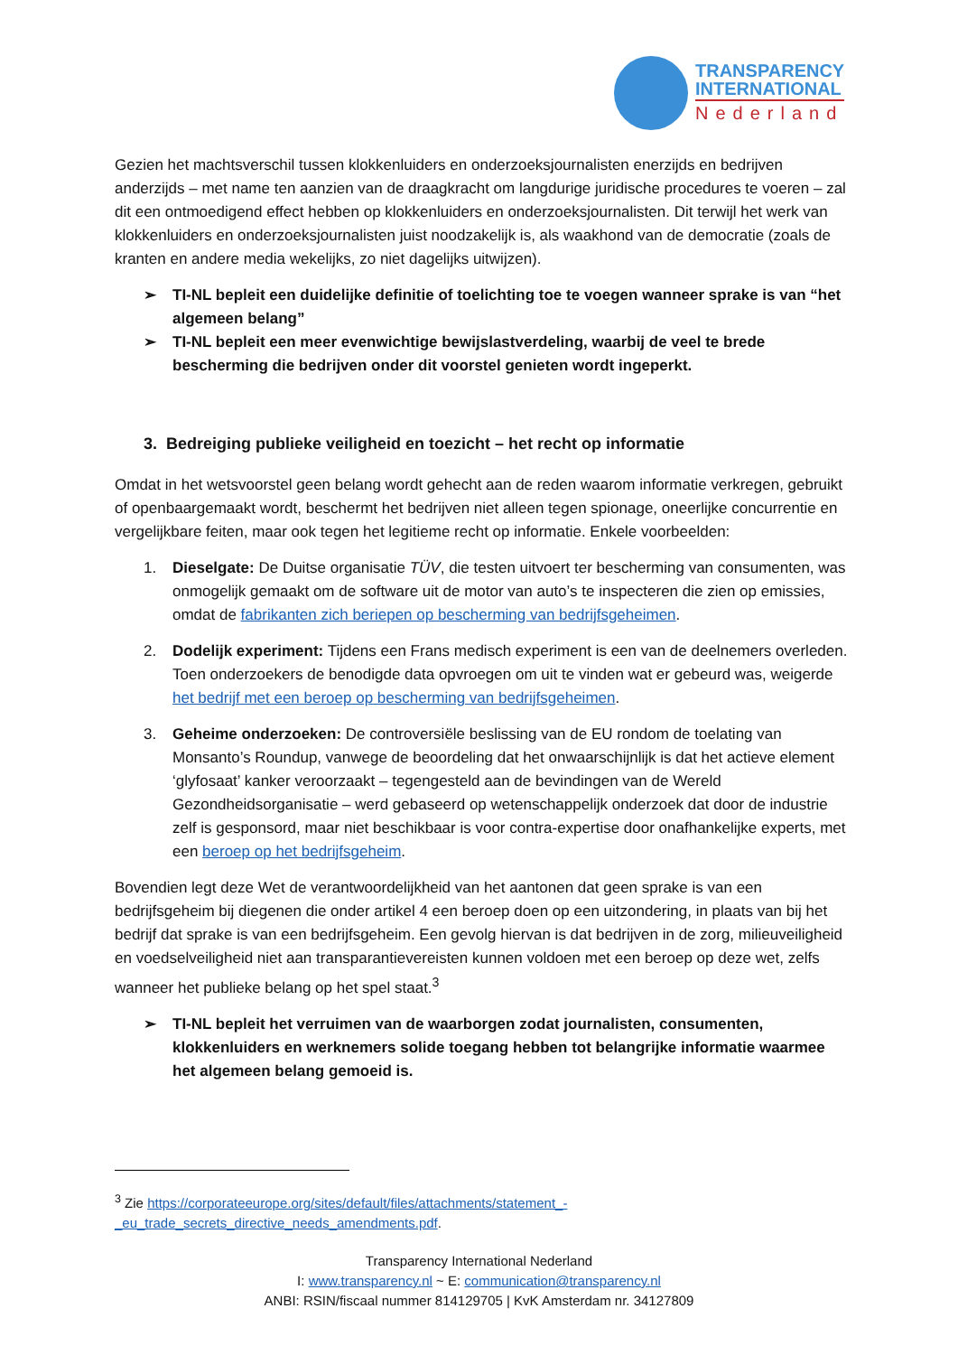TRANSPARENCY
INTERNATIONAL
Nederland
Gezien het machtsverschil tussen klokkenluiders en onderzoeksjournalisten enerzijds en bedrijven anderzijds – met name ten aanzien van de draagkracht om langdurige juridische procedures te voeren – zal dit een ontmoedigend effect hebben op klokkenluiders en onderzoeksjournalisten. Dit terwijl het werk van klokkenluiders en onderzoeksjournalisten juist noodzakelijk is, als waakhond van de democratie (zoals de kranten en andere media wekelijks, zo niet dagelijks uitwijzen).
➢ TI-NL bepleit een duidelijke definitie of toelichting toe te voegen wanneer sprake is van “het algemeen belang”
➢ TI-NL bepleit een meer evenwichtige bewijslastverdeling, waarbij de veel te brede bescherming die bedrijven onder dit voorstel genieten wordt ingeperkt.
3. Bedreiging publieke veiligheid en toezicht – het recht op informatie
Omdat in het wetsvoorstel geen belang wordt gehecht aan de reden waarom informatie verkregen, gebruikt of openbaargemaakt wordt, beschermt het bedrijven niet alleen tegen spionage, oneerlijke concurrentie en vergelijkbare feiten, maar ook tegen het legitieme recht op informatie. Enkele voorbeelden:
1. Dieselgate: De Duitse organisatie TÜV, die testen uitvoert ter bescherming van consumenten, was onmogelijk gemaakt om de software uit de motor van auto’s te inspecteren die zien op emissies, omdat de fabrikanten zich beriepen op bescherming van bedrijfsgeheimen.
2. Dodelijk experiment: Tijdens een Frans medisch experiment is een van de deelnemers overleden. Toen onderzoekers de benodigde data opvroegen om uit te vinden wat er gebeurd was, weigerde het bedrijf met een beroep op bescherming van bedrijfsgeheimen.
3. Geheime onderzoeken: De controversiële beslissing van de EU rondom de toelating van Monsanto’s Roundup, vanwege de beoordeling dat het onwaarschijnlijk is dat het actieve element ‘glyfosaat’ kanker veroorzaakt – tegengesteld aan de bevindingen van de Wereld Gezondheidsorganisatie – werd gebaseerd op wetenschappelijk onderzoek dat door de industrie zelf is gesponsord, maar niet beschikbaar is voor contra-expertise door onafhankelijke experts, met een beroep op het bedrijfsgeheim.
Bovendien legt deze Wet de verantwoordelijkheid van het aantonen dat geen sprake is van een bedrijfsgeheim bij diegenen die onder artikel 4 een beroep doen op een uitzondering, in plaats van bij het bedrijf dat sprake is van een bedrijfsgeheim. Een gevolg hiervan is dat bedrijven in de zorg, milieuveiligheid en voedselveiligheid niet aan transparantievereisten kunnen voldoen met een beroep op deze wet, zelfs wanneer het publieke belang op het spel staat.<sup>3</sup>
➢ TI-NL bepleit het verruimen van de waarborgen zodat journalisten, consumenten, klokkenluiders en werknemers solide toegang hebben tot belangrijke informatie waarmee het algemeen belang gemoeid is.
<sup>3</sup> Zie https://corporateeurope.org/sites/default/files/attachments/statement_-_eu_trade_secrets_directive_needs_amendments.pdf.
Transparency International Nederland
I: www.transparency.nl ~ E: communication@transparency.nl
ANBI: RSIN/fiscaal nummer 814129705 | KvK Amsterdam nr. 34127809